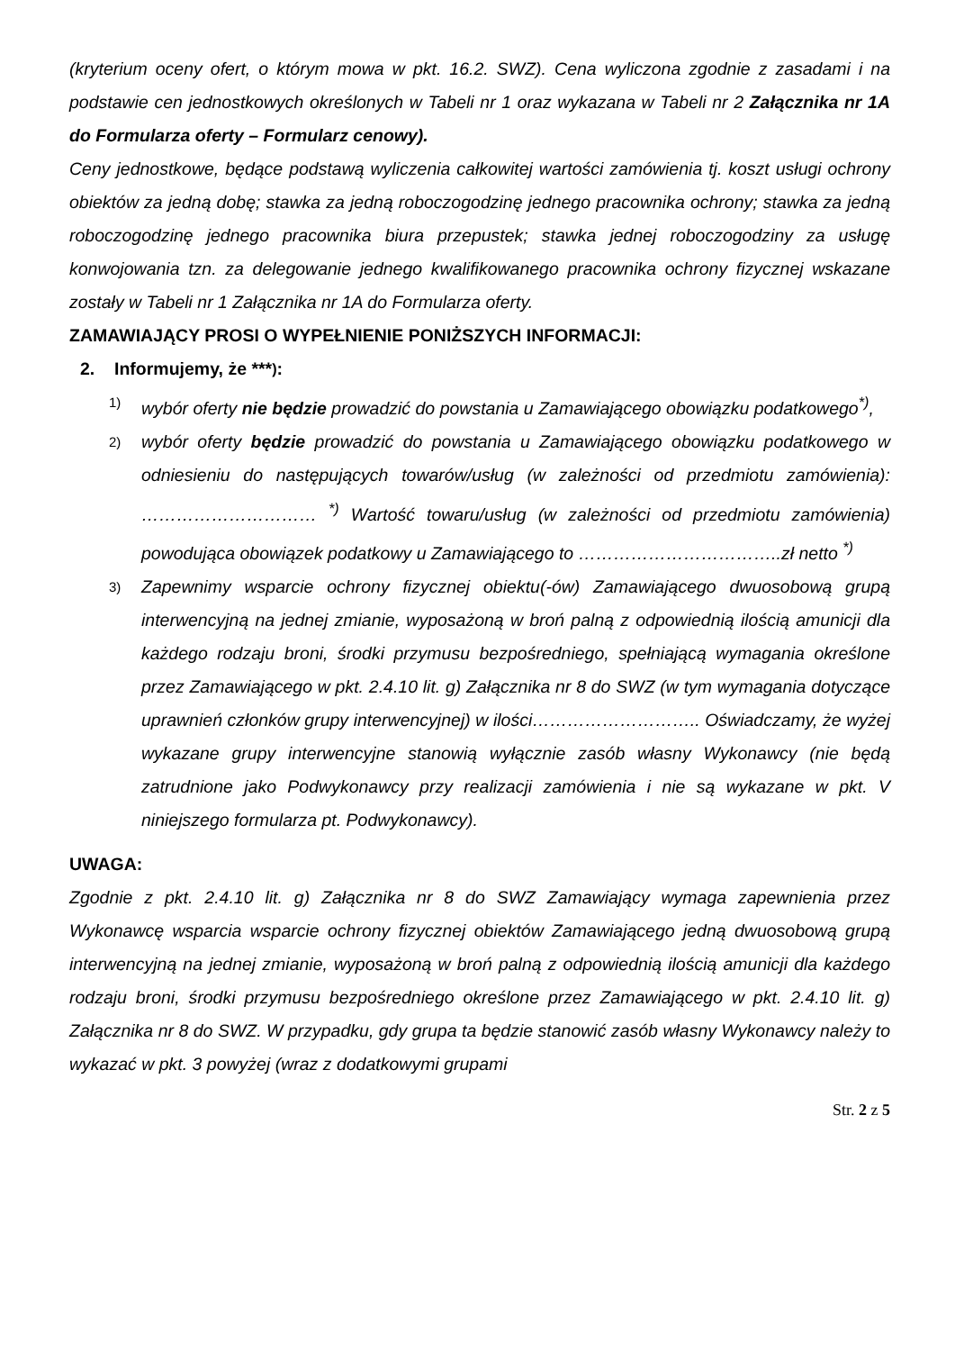(kryterium oceny ofert, o którym mowa w pkt. 16.2. SWZ). Cena wyliczona zgodnie z zasadami i na podstawie cen jednostkowych określonych w Tabeli nr 1 oraz wykazana w Tabeli nr 2 Załącznika nr 1A do Formularza oferty – Formularz cenowy).
Ceny jednostkowe, będące podstawą wyliczenia całkowitej wartości zamówienia tj. koszt usługi ochrony obiektów za jedną dobę; stawka za jedną roboczogodzinę jednego pracownika ochrony; stawka za jedną roboczogodzinę jednego pracownika biura przepustek; stawka jednej roboczogodziny za usługę konwojowania tzn. za delegowanie jednego kwalifikowanego pracownika ochrony fizycznej wskazane zostały w Tabeli nr 1 Załącznika nr 1A do Formularza oferty.
ZAMAWIAJĄCY PROSI O WYPEŁNIENIE PONIŻSZYCH INFORMACJI:
2. Informujemy, że ***<sup>)</sup>:
1)
wybór oferty nie będzie prowadzić do powstania u Zamawiającego obowiązku podatkowego<sup>*)</sup>,
2)
wybór oferty będzie prowadzić do powstania u Zamawiającego obowiązku podatkowego w odniesieniu do następujących towarów/usług (w zależności od przedmiotu zamówienia): ………………………… <sup>*)</sup> Wartość towaru/usług (w zależności od przedmiotu zamówienia) powodująca obowiązek podatkowy u Zamawiającego to ……………………………..zł netto <sup>*)</sup>
3)
Zapewnimy wsparcie ochrony fizycznej obiektu(-ów) Zamawiającego dwuosobową grupą interwencyjną na jednej zmianie, wyposażoną w broń palną z odpowiednią ilością amunicji dla każdego rodzaju broni, środki przymusu bezpośredniego, spełniającą wymagania określone przez Zamawiającego w pkt. 2.4.10 lit. g) Załącznika nr 8 do SWZ (w tym wymagania dotyczące uprawnień członków grupy interwencyjnej) w ilości……………………….. Oświadczamy, że wyżej wykazane grupy interwencyjne stanowią wyłącznie zasób własny Wykonawcy (nie będą zatrudnione jako Podwykonawcy przy realizacji zamówienia i nie są wykazane w pkt. V niniejszego formularza pt. Podwykonawcy).
UWAGA:
Zgodnie z pkt. 2.4.10 lit. g) Załącznika nr 8 do SWZ Zamawiający wymaga zapewnienia przez Wykonawcę wsparcia wsparcie ochrony fizycznej obiektów Zamawiającego jedną dwuosobową grupą interwencyjną na jednej zmianie, wyposażoną w broń palną z odpowiednią ilością amunicji dla każdego rodzaju broni, środki przymusu bezpośredniego określone przez Zamawiającego w pkt. 2.4.10 lit. g) Załącznika nr 8 do SWZ. W przypadku, gdy grupa ta będzie stanowić zasób własny Wykonawcy należy to wykazać w pkt. 3 powyżej (wraz z dodatkowymi grupami
Str. 2 z 5